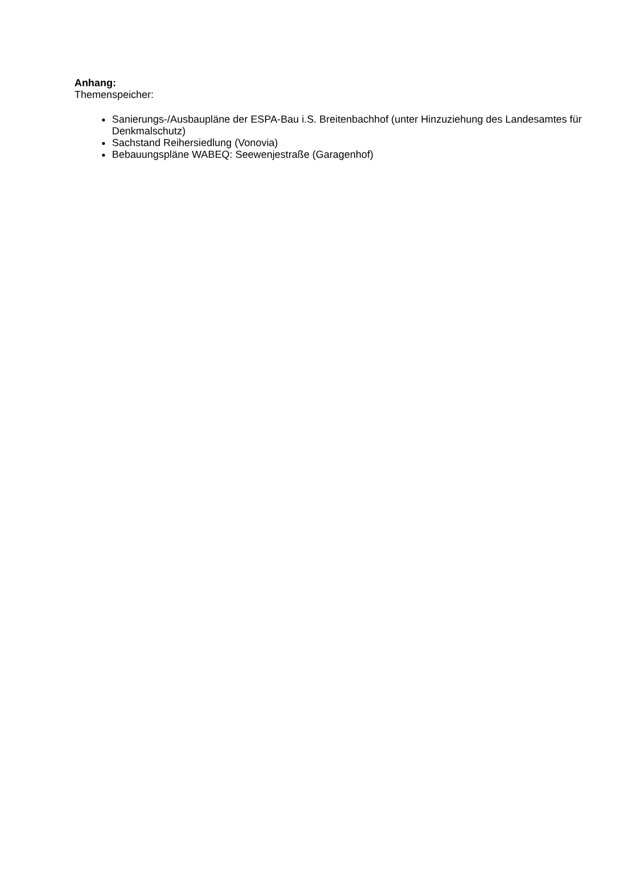Anhang:
Themenspeicher:
Sanierungs-/Ausbaupläne der ESPA-Bau i.S. Breitenbachhof (unter Hinzuziehung des Landesamtes für Denkmalschutz)
Sachstand Reihersiedlung (Vonovia)
Bebauungspläne WABEQ: Seewenjestraße (Garagenhof)